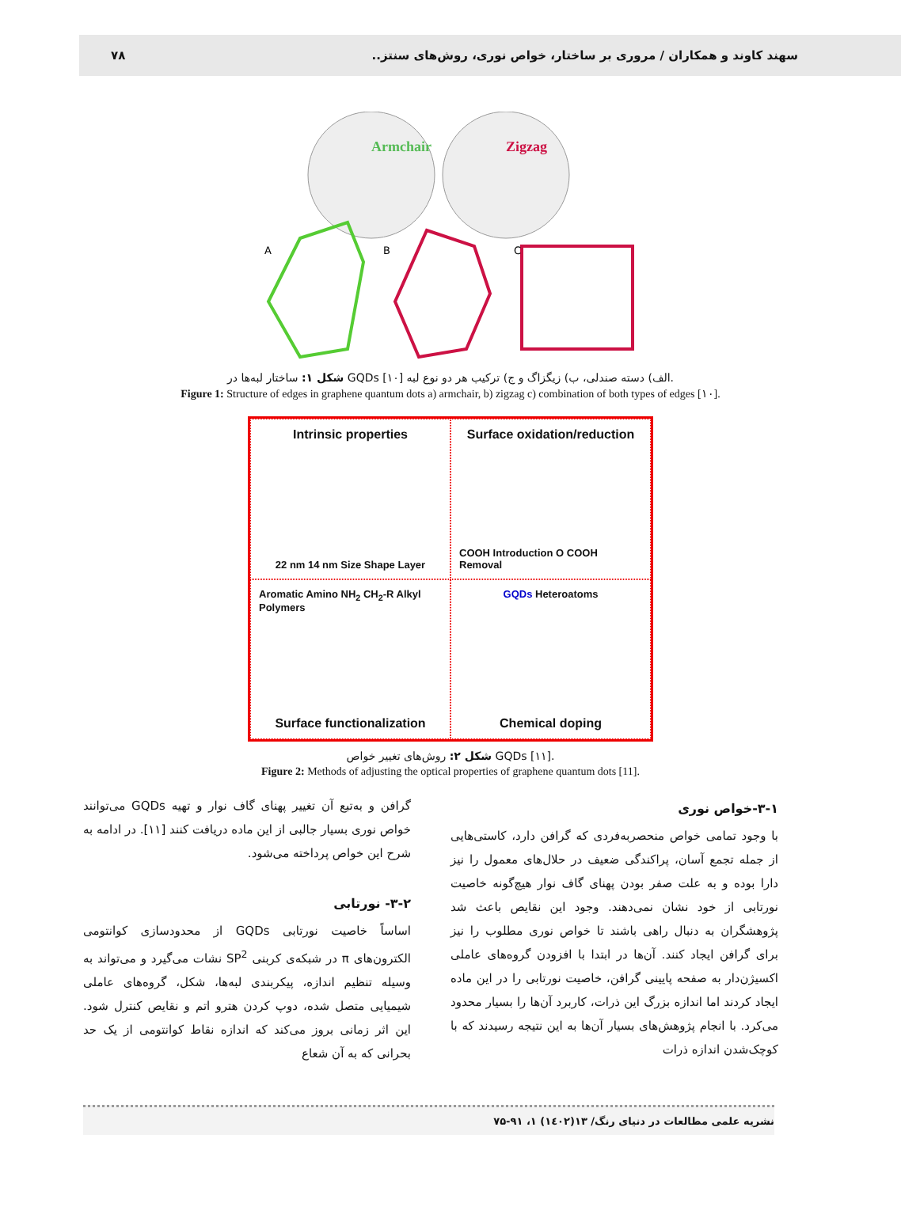سهند کاوند و همکاران / مروری بر ساختار، خواص نوری، روش‌های سنتز.. ۷۸
Armchair
Zigzag
A
B
C
شکل ۱: ساختار لبه‌ها در GQDs الف) دسته صندلی، ب) زیگزاگ و ج) ترکیب هر دو نوع لبه [۱۰].
Figure 1: Structure of edges in graphene quantum dots a) armchair, b) zigzag c) combination of both types of edges [۱۰].
Intrinsic properties
22 nm 14 nm Size Shape Layer
Surface oxidation/reduction
COOH Introduction O COOH Removal
Aromatic Amino NH<sub>2</sub> CH<sub>2</sub>-R Alkyl Polymers
Surface functionalization
GQDs Heteroatoms
Chemical doping
شکل ۲: روش‌های تغییر خواص GQDs [۱۱].
Figure 2: Methods of adjusting the optical properties of graphene quantum dots [11].
۳-۱-خواص نوری
با وجود تمامی خواص منحصربه‌فردی که گرافن دارد، کاستی‌هایی از جمله تجمع آسان، پراکندگی ضعیف در حلال‌های معمول را نیز دارا بوده و به علت صفر بودن پهنای گاف نوار هیچ‌گونه خاصیت نورتابی از خود نشان نمی‌دهند. وجود این نقایص باعث شد پژوهشگران به دنبال راهی باشند تا خواص نوری مطلوب را نیز برای گرافن ایجاد کنند. آن‌ها در ابتدا با افزودن گروه‌های عاملی اکسیژن‌دار به صفحه پایینی گرافن، خاصیت نورتابی را در این ماده ایجاد کردند اما اندازه بزرگ این ذرات، کاربرد آن‌ها را بسیار محدود می‌کرد. با انجام پژوهش‌های بسیار آن‌ها به این نتیجه رسیدند که با کوچک‌شدن اندازه ذرات
گرافن و به‌تبع آن تغییر پهنای گاف نوار و تهیه GQDs می‌توانند خواص نوری بسیار جالبی از این ماده دریافت کنند [۱۱]. در ادامه به شرح این خواص پرداخته می‌شود.
۳-۲- نورتابی
اساساً خاصیت نورتابی GQDs از محدودسازی کوانتومی الکترون‌های π در شبکه‌ی کربنی SP<sup>2</sup> نشات می‌گیرد و می‌تواند به وسیله تنظیم اندازه، پیکربندی لبه‌ها، شکل، گروه‌های عاملی شیمیایی متصل شده، دوپ کردن هترو اتم و نقایص کنترل شود. این اثر زمانی بروز می‌کند که اندازه نقاط کوانتومی از یک حد بحرانی که به آن شعاع
نشریه علمی مطالعات در دنیای رنگ/ ۱۳(۱٤۰۲) ۱، ۹۱-۷۵